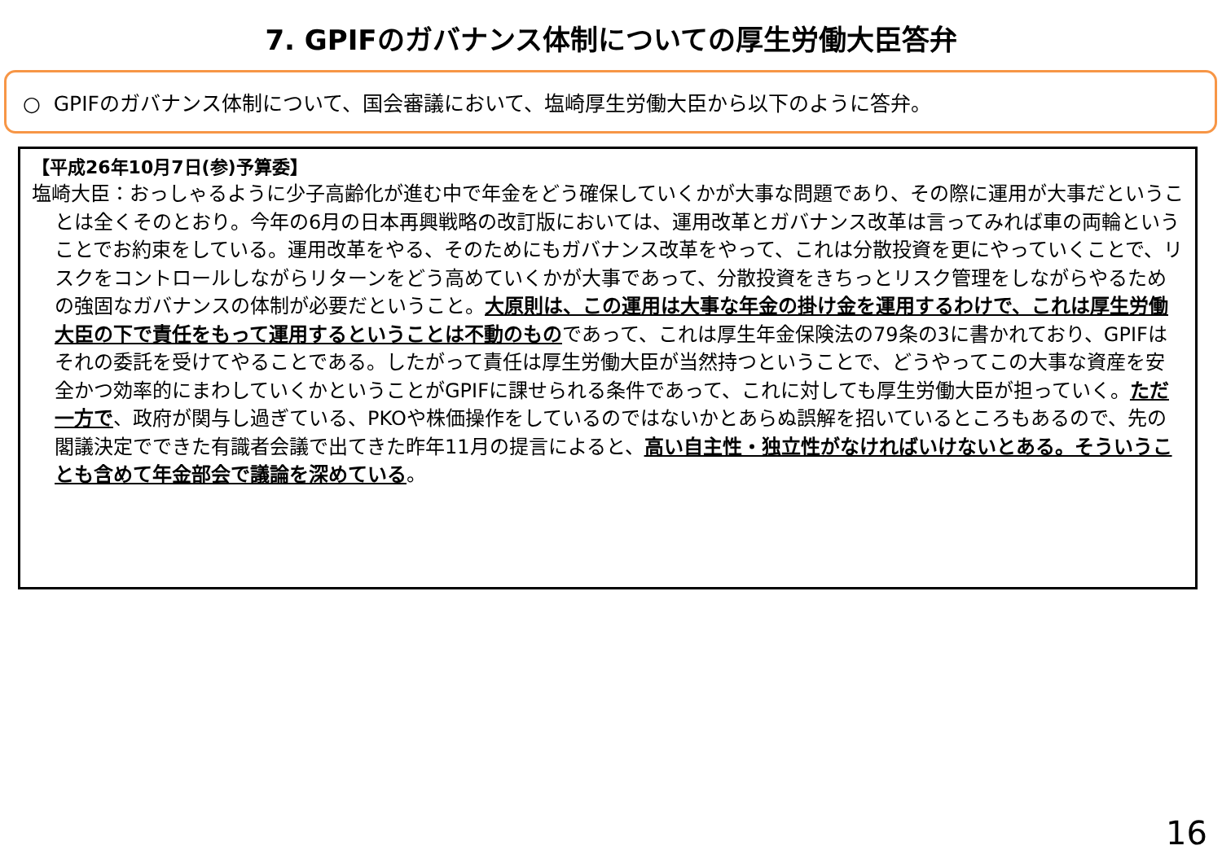7. GPIFのガバナンス体制についての厚生労働大臣答弁
○ GPIFのガバナンス体制について、国会審議において、塩崎厚生労働大臣から以下のように答弁。
【平成26年10月7日(参)予算委】
塩崎大臣：おっしゃるように少子高齢化が進む中で年金をどう確保していくかが大事な問題であり、その際に運用が大事だということは全くそのとおり。今年の6月の日本再興戦略の改訂版においては、運用改革とガバナンス改革は言ってみれば車の両輪ということでお約束をしている。運用改革をやる、そのためにもガバナンス改革をやって、これは分散投資を更にやっていくことで、リスクをコントロールしながらリターンをどう高めていくかが大事であって、分散投資をきちっとリスク管理をしながらやるための強固なガバナンスの体制が必要だということ。大原則は、この運用は大事な年金の掛け金を運用するわけで、これは厚生労働大臣の下で責任をもって運用するということは不動のものであって、これは厚生年金保険法の79条の3に書かれており、GPIFはそれの委託を受けてやることである。したがって責任は厚生労働大臣が当然持つということで、どうやってこの大事な資産を安全かつ効率的にまわしていくかということがGPIFに課せられる条件であって、これに対しても厚生労働大臣が担っていく。ただ一方で、政府が関与し過ぎている、PKOや株価操作をしているのではないかとあらぬ誤解を招いているところもあるので、先の閣議決定でできた有識者会議で出てきた昨年11月の提言によると、高い自主性・独立性がなければいけないとある。そういうことも含めて年金部会で議論を深めている。
16